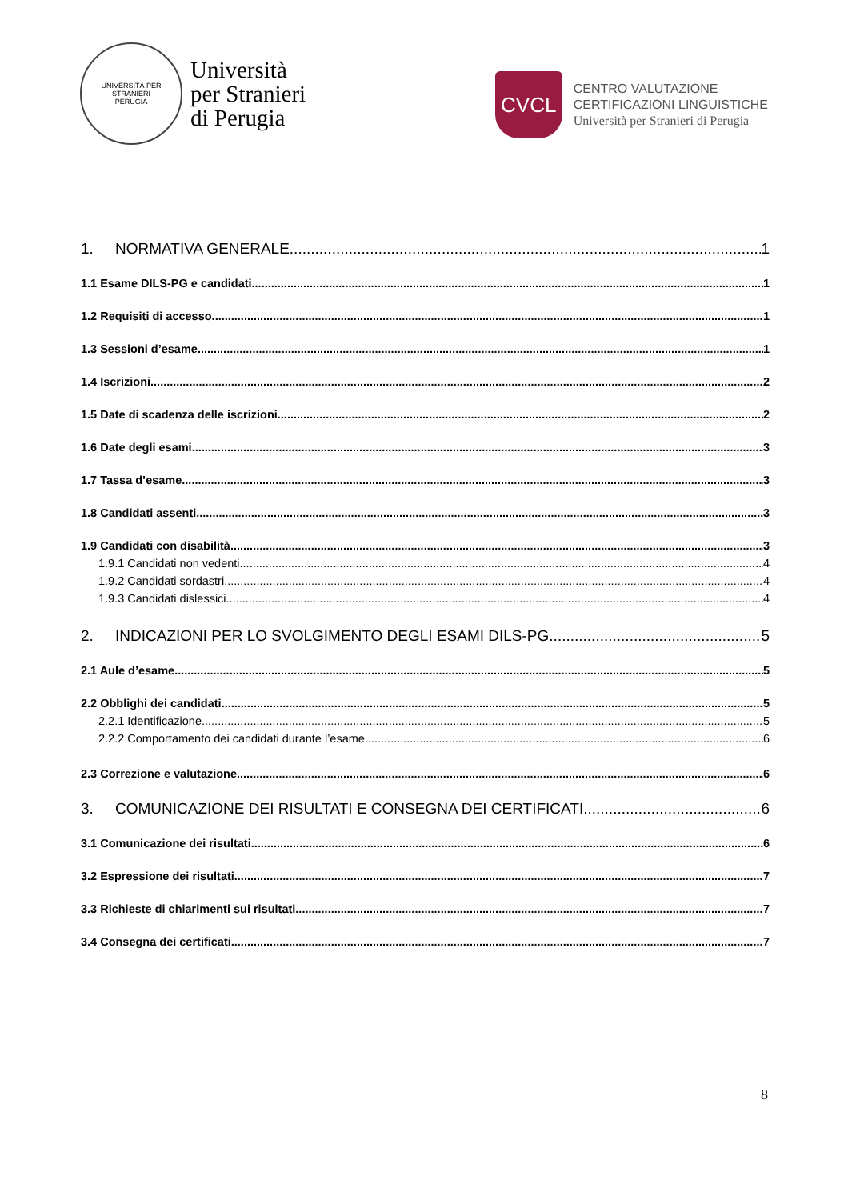UNIVERSITÀ PER STRANIERI
PERUGIA
Università
per Stranieri
di Perugia
CVCL
CENTRO VALUTAZIONE
CERTIFICAZIONI LINGUISTICHE
Università per Stranieri di Perugia
1. NORMATIVA GENERALE 1
1.1 Esame DILS-PG e candidati 1
1.2 Requisiti di accesso 1
1.3 Sessioni d’esame 1
1.4 Iscrizioni 2
1.5 Date di scadenza delle iscrizioni 2
1.6 Date degli esami 3
1.7 Tassa d’esame 3
1.8 Candidati assenti 3
1.9 Candidati con disabilità 3
1.9.1 Candidati non vedenti 4
1.9.2 Candidati sordastri 4
1.9.3 Candidati dislessici 4
2. INDICAZIONI PER LO SVOLGIMENTO DEGLI ESAMI DILS-PG 5
2.1 Aule d’esame 5
2.2 Obblighi dei candidati 5
2.2.1 Identificazione 5
2.2.2 Comportamento dei candidati durante l’esame 6
2.3 Correzione e valutazione 6
3. COMUNICAZIONE DEI RISULTATI E CONSEGNA DEI CERTIFICATI 6
3.1 Comunicazione dei risultati 6
3.2 Espressione dei risultati 7
3.3 Richieste di chiarimenti sui risultati 7
3.4 Consegna dei certificati 7
8